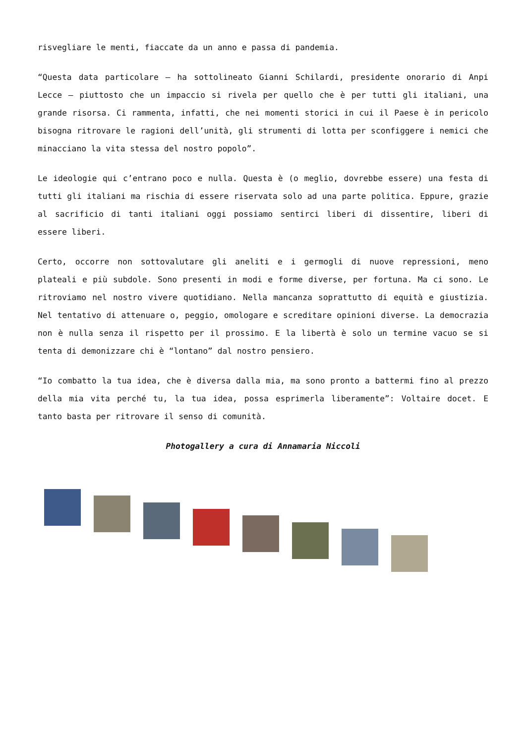risvegliare le menti, fiaccate da un anno e passa di pandemia.
“Questa data particolare – ha sottolineato Gianni Schilardi, presidente onorario di Anpi Lecce – piuttosto che un impaccio si rivela per quello che è per tutti gli italiani, una grande risorsa. Ci rammenta, infatti, che nei momenti storici in cui il Paese è in pericolo bisogna ritrovare le ragioni dell’unità, gli strumenti di lotta per sconfiggere i nemici che minacciano la vita stessa del nostro popolo”.
Le ideologie qui c’entrano poco e nulla. Questa è (o meglio, dovrebbe essere) una festa di tutti gli italiani ma rischia di essere riservata solo ad una parte politica. Eppure, grazie al sacrificio di tanti italiani oggi possiamo sentirci liberi di dissentire, liberi di essere liberi.
Certo, occorre non sottovalutare gli aneliti e i germogli di nuove repressioni, meno plateali e più subdole. Sono presenti in modi e forme diverse, per fortuna. Ma ci sono. Le ritroviamo nel nostro vivere quotidiano. Nella mancanza soprattutto di equità e giustizia. Nel tentativo di attenuare o, peggio, omologare e screditare opinioni diverse. La democrazia non è nulla senza il rispetto per il prossimo. E la libertà è solo un termine vacuo se si tenta di demonizzare chi è “lontano” dal nostro pensiero.
“Io combatto la tua idea, che è diversa dalla mia, ma sono pronto a battermi fino al prezzo della mia vita perché tu, la tua idea, possa esprimerla liberamente”: Voltaire docet. E tanto basta per ritrovare il senso di comunità.
Photogallery a cura di Annamaria Niccoli